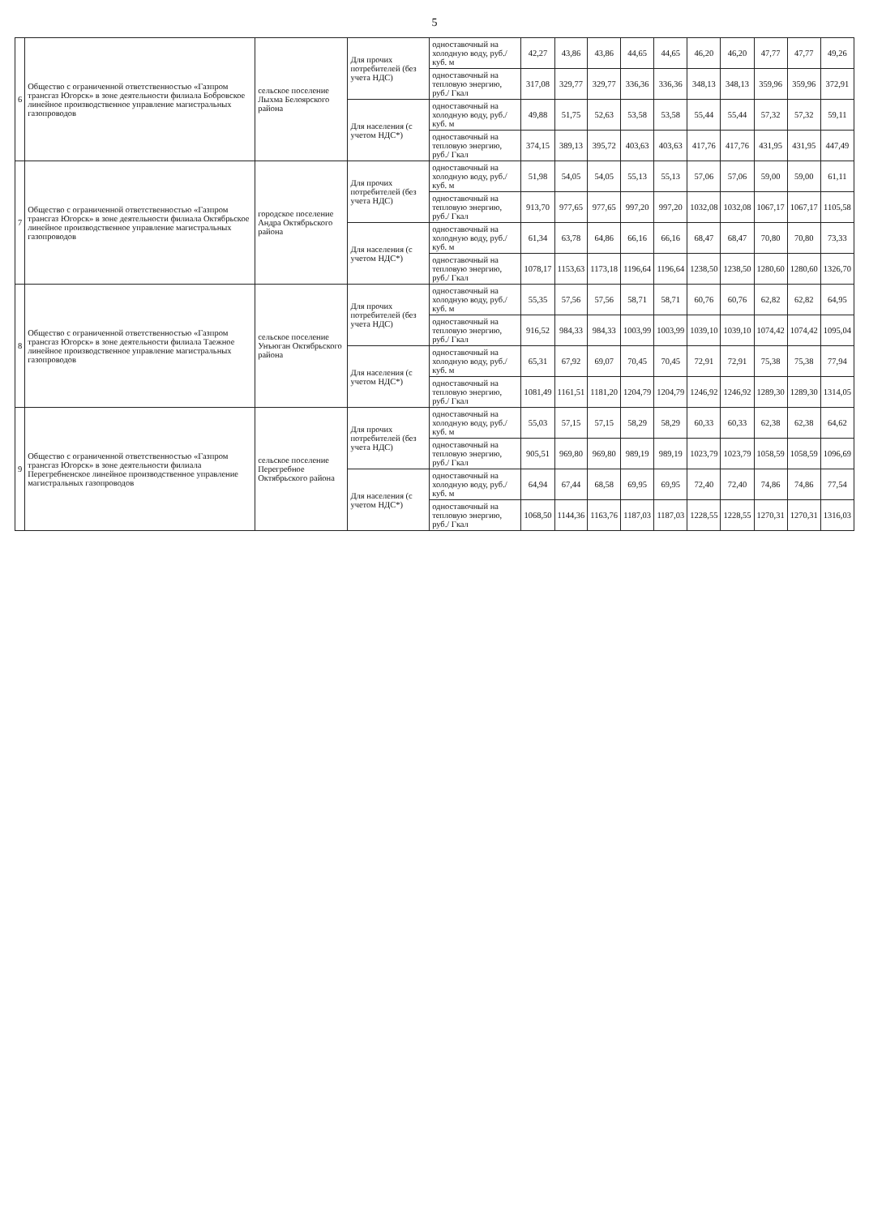5
| 6 | Общество с ограниченной ответственностью «Газпром трансгаз Югорск» в зоне деятельности филиала Бобровское линейное производственное управление магистральных газопроводов | сельское поселение Лыхма Белоярского района | Для прочих потребителей (без учета НДС) | одноставочный на холодную воду, руб./куб. м | 42,27 | 43,86 | 43,86 | 44,65 | 44,65 | 46,20 | 46,20 | 47,77 | 47,77 | 49,26 |
| | | | | одноставочный на тепловую энергию, руб./ Гкал | 317,08 | 329,77 | 329,77 | 336,36 | 336,36 | 348,13 | 348,13 | 359,96 | 359,96 | 372,91 |
| | | | Для населения (с учетом НДС*) | одноставочный на холодную воду, руб./куб. м | 49,88 | 51,75 | 52,63 | 53,58 | 53,58 | 55,44 | 55,44 | 57,32 | 57,32 | 59,11 |
| | | | | одноставочный на тепловую энергию, руб./ Гкал | 374,15 | 389,13 | 395,72 | 403,63 | 403,63 | 417,76 | 417,76 | 431,95 | 431,95 | 447,49 |
| 7 | Общество с ограниченной ответственностью «Газпром трансгаз Югорск» в зоне деятельности филиала Октябрьское линейное производственное управление магистральных газопроводов | городское поселение Андра Октябрьского района | Для прочих потребителей (без учета НДС) | одноставочный на холодную воду, руб./куб. м | 51,98 | 54,05 | 54,05 | 55,13 | 55,13 | 57,06 | 57,06 | 59,00 | 59,00 | 61,11 |
| | | | | одноставочный на тепловую энергию, руб./ Гкал | 913,70 | 977,65 | 977,65 | 997,20 | 997,20 | 1032,08 | 1032,08 | 1067,17 | 1067,17 | 1105,58 |
| | | | Для населения (с учетом НДС*) | одноставочный на холодную воду, руб./куб. м | 61,34 | 63,78 | 64,86 | 66,16 | 66,16 | 68,47 | 68,47 | 70,80 | 70,80 | 73,33 |
| | | | | одноставочный на тепловую энергию, руб./ Гкал | 1078,17 | 1153,63 | 1173,18 | 1196,64 | 1196,64 | 1238,50 | 1238,50 | 1280,60 | 1280,60 | 1326,70 |
| 8 | Общество с ограниченной ответственностью «Газпром трансгаз Югорск» в зоне деятельности филиала Таежное линейное производственное управление магистральных газопроводов | сельское поселение Унъюган Октябрьского района | Для прочих потребителей (без учета НДС) | одноставочный на холодную воду, руб./куб. м | 55,35 | 57,56 | 57,56 | 58,71 | 58,71 | 60,76 | 60,76 | 62,82 | 62,82 | 64,95 |
| | | | | одноставочный на тепловую энергию, руб./ Гкал | 916,52 | 984,33 | 984,33 | 1003,99 | 1003,99 | 1039,10 | 1039,10 | 1074,42 | 1074,42 | 1095,04 |
| | | | Для населения (с учетом НДС*) | одноставочный на холодную воду, руб./куб. м | 65,31 | 67,92 | 69,07 | 70,45 | 70,45 | 72,91 | 72,91 | 75,38 | 75,38 | 77,94 |
| | | | | одноставочный на тепловую энергию, руб./ Гкал | 1081,49 | 1161,51 | 1181,20 | 1204,79 | 1204,79 | 1246,92 | 1246,92 | 1289,30 | 1289,30 | 1314,05 |
| 9 | Общество с ограниченной ответственностью «Газпром трансгаз Югорск» в зоне деятельности филиала Перегребненское линейное производственное управление магистральных газопроводов | сельское поселение Перегребное Октябрьского района | Для прочих потребителей (без учета НДС) | одноставочный на холодную воду, руб./куб. м | 55,03 | 57,15 | 57,15 | 58,29 | 58,29 | 60,33 | 60,33 | 62,38 | 62,38 | 64,62 |
| | | | | одноставочный на тепловую энергию, руб./ Гкал | 905,51 | 969,80 | 969,80 | 989,19 | 989,19 | 1023,79 | 1023,79 | 1058,59 | 1058,59 | 1096,69 |
| | | | Для населения (с учетом НДС*) | одноставочный на холодную воду, руб./куб. м | 64,94 | 67,44 | 68,58 | 69,95 | 69,95 | 72,40 | 72,40 | 74,86 | 74,86 | 77,54 |
| | | | | одноставочный на тепловую энергию, руб./ Гкал | 1068,50 | 1144,36 | 1163,76 | 1187,03 | 1187,03 | 1228,55 | 1228,55 | 1270,31 | 1270,31 | 1316,03 |